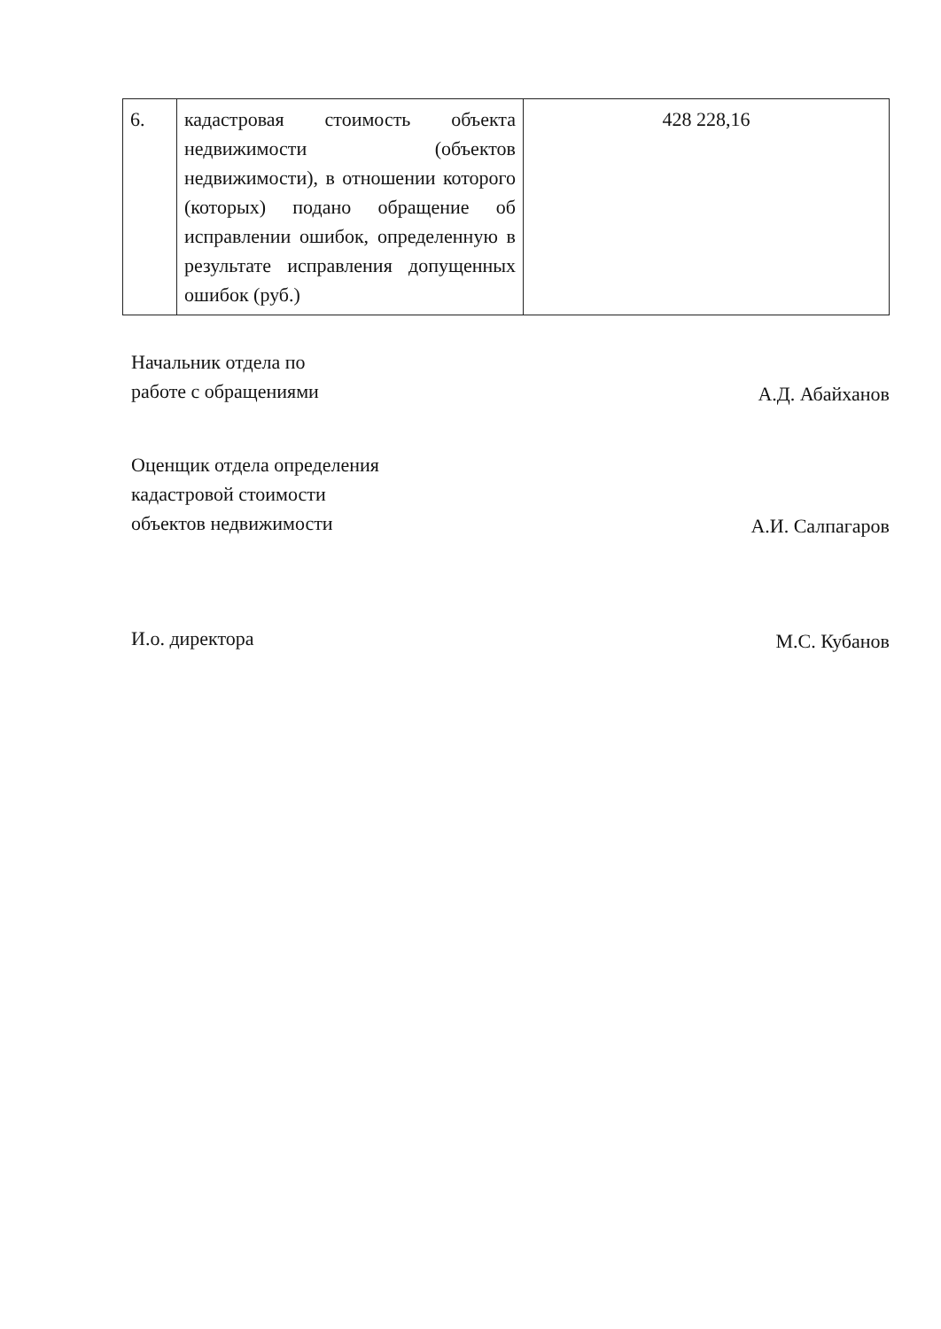| 6. | кадастровая стоимость объекта недвижимости (объектов недвижимости), в отношении которого (которых) подано обращение об исправлении ошибок, определенную в результате исправления допущенных ошибок (руб.) | 428 228,16 |
Начальник отдела по
работе с обращениями
А.Д. Абайханов
Оценщик отдела определения
кадастровой стоимости
объектов недвижимости
А.И. Салпагаров
И.о. директора
М.С. Кубанов